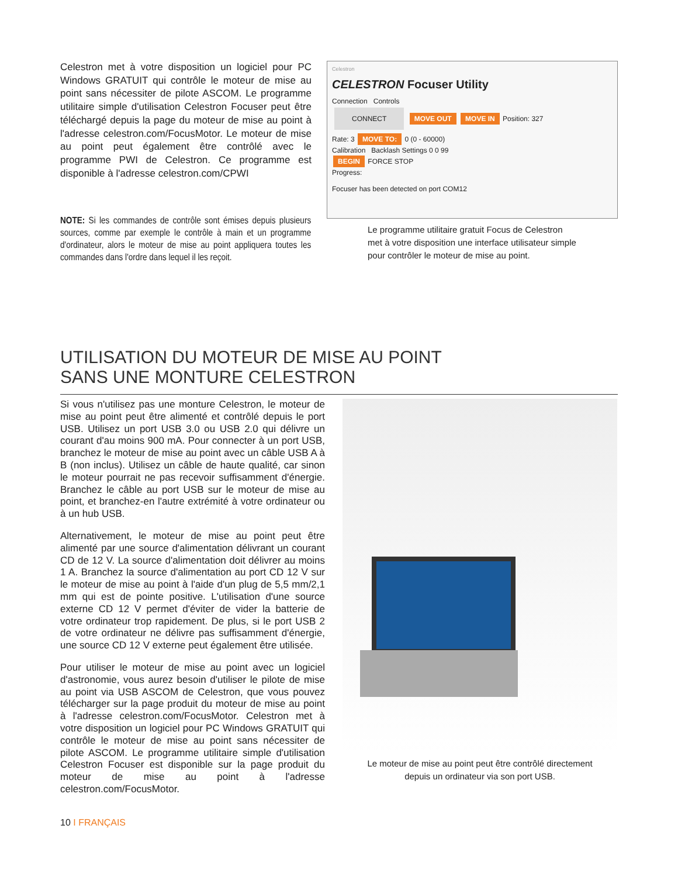Celestron met à votre disposition un logiciel pour PC Windows GRATUIT qui contrôle le moteur de mise au point sans nécessiter de pilote ASCOM. Le programme utilitaire simple d'utilisation Celestron Focuser peut être téléchargé depuis la page du moteur de mise au point à l'adresse celestron.com/FocusMotor. Le moteur de mise au point peut également être contrôlé avec le programme PWI de Celestron. Ce programme est disponible à l'adresse celestron.com/CPWI
NOTE: Si les commandes de contrôle sont émises depuis plusieurs sources, comme par exemple le contrôle à main et un programme d'ordinateur, alors le moteur de mise au point appliquera toutes les commandes dans l'ordre dans lequel il les reçoit.
Celestron
CELESTRON Focuser Utility
Connection Controls
CONNECT MOVE OUT MOVE IN Position: 327
Rate: 3 MOVE TO: 0 (0 - 60000)
Calibration Backlash Settings 0 0 99
BEGIN FORCE STOP
Progress:
Focuser has been detected on port COM12
Le programme utilitaire gratuit Focus de Celestron met à votre disposition une interface utilisateur simple pour contrôler le moteur de mise au point.
UTILISATION DU MOTEUR DE MISE AU POINT
SANS UNE MONTURE CELESTRON
Si vous n'utilisez pas une monture Celestron, le moteur de mise au point peut être alimenté et contrôlé depuis le port USB. Utilisez un port USB 3.0 ou USB 2.0 qui délivre un courant d'au moins 900 mA. Pour connecter à un port USB, branchez le moteur de mise au point avec un câble USB A à B (non inclus). Utilisez un câble de haute qualité, car sinon le moteur pourrait ne pas recevoir suffisamment d'énergie. Branchez le câble au port USB sur le moteur de mise au point, et branchez-en l'autre extrémité à votre ordinateur ou à un hub USB.
Alternativement, le moteur de mise au point peut être alimenté par une source d'alimentation délivrant un courant CD de 12 V. La source d'alimentation doit délivrer au moins 1 A. Branchez la source d'alimentation au port CD 12 V sur le moteur de mise au point à l'aide d'un plug de 5,5 mm/2,1 mm qui est de pointe positive. L'utilisation d'une source externe CD 12 V permet d'éviter de vider la batterie de votre ordinateur trop rapidement. De plus, si le port USB 2 de votre ordinateur ne délivre pas suffisamment d'énergie, une source CD 12 V externe peut également être utilisée.
Pour utiliser le moteur de mise au point avec un logiciel d'astronomie, vous aurez besoin d'utiliser le pilote de mise au point via USB ASCOM de Celestron, que vous pouvez télécharger sur la page produit du moteur de mise au point à l'adresse celestron.com/FocusMotor. Celestron met à votre disposition un logiciel pour PC Windows GRATUIT qui contrôle le moteur de mise au point sans nécessiter de pilote ASCOM. Le programme utilitaire simple d'utilisation Celestron Focuser est disponible sur la page produit du moteur de mise au point à l'adresse celestron.com/FocusMotor.
Le moteur de mise au point peut être contrôlé directement depuis un ordinateur via son port USB.
10 I FRANÇAIS